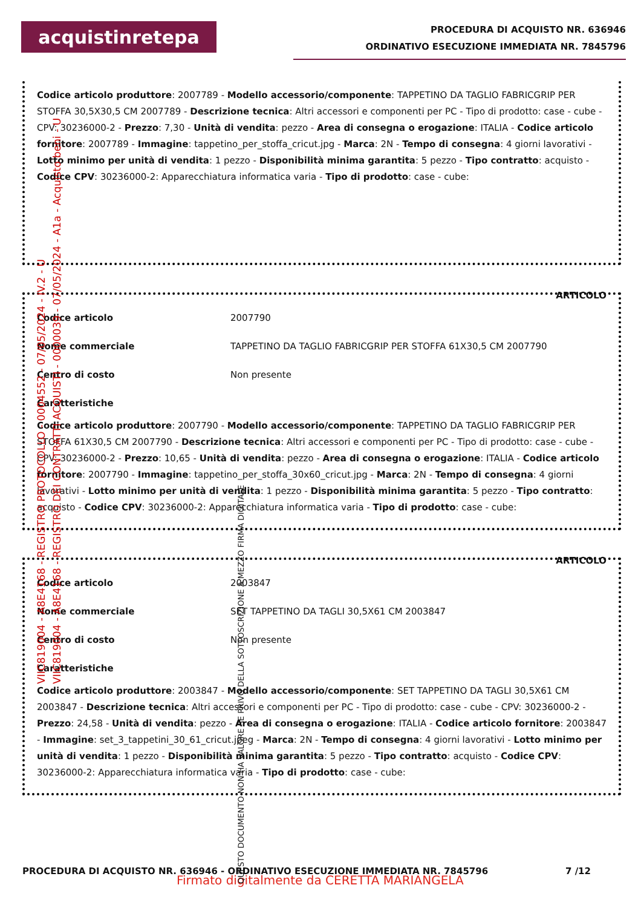acquistinretepa
PROCEDURA DI ACQUISTO NR. 636946
ORDINATIVO ESECUZIONE IMMEDIATA NR. 7845796
Codice articolo produttore: 2007789 - Modello accessorio/componente: TAPPETINO DA TAGLIO FABRICGRIP PER STOFFA 30,5X30,5 CM 2007789 - Descrizione tecnica: Altri accessori e componenti per PC - Tipo di prodotto: case - cube - CPV: 30236000-2 - Prezzo: 7,30 - Unità di vendita: pezzo - Area di consegna o erogazione: ITALIA - Codice articolo fornitore: 2007789 - Immagine: tappetino_per_stoffa_cricut.jpg - Marca: 2N - Tempo di consegna: 4 giorni lavorativi - Lotto minimo per unità di vendita: 1 pezzo - Disponibilità minima garantita: 5 pezzo - Tipo contratto: acquisto - Codice CPV: 30236000-2: Apparecchiatura informatica varia - Tipo di prodotto: case - cube:
ARTICOLO
| Codice articolo | 2007790 |
| Nome commerciale | TAPPETINO DA TAGLIO FABRICGRIP PER STOFFA 61X30,5 CM 2007790 |
| Centro di costo | Non presente |
| Caratteristiche | |
Codice articolo produttore: 2007790 - Modello accessorio/componente: TAPPETINO DA TAGLIO FABRICGRIP PER STOFFA 61X30,5 CM 2007790 - Descrizione tecnica: Altri accessori e componenti per PC - Tipo di prodotto: case - cube - CPV: 30236000-2 - Prezzo: 10,65 - Unità di vendita: pezzo - Area di consegna o erogazione: ITALIA - Codice articolo fornitore: 2007790 - Immagine: tappetino_per_stoffa_30x60_cricut.jpg - Marca: 2N - Tempo di consegna: 4 giorni lavorativi - Lotto minimo per unità di vendita: 1 pezzo - Disponibilità minima garantita: 5 pezzo - Tipo contratto: acquisto - Codice CPV: 30236000-2: Apparecchiatura informatica varia - Tipo di prodotto: case - cube:
ARTICOLO
| Codice articolo | 2003847 |
| Nome commerciale | SET TAPPETINO DA TAGLI 30,5X61 CM 2003847 |
| Centro di costo | Non presente |
| Caratteristiche | |
Codice articolo produttore: 2003847 - Modello accessorio/componente: SET TAPPETINO DA TAGLI 30,5X61 CM 2003847 - Descrizione tecnica: Altri accessori e componenti per PC - Tipo di prodotto: case - cube - CPV: 30236000-2 - Prezzo: 24,58 - Unità di vendita: pezzo - Area di consegna o erogazione: ITALIA - Codice articolo fornitore: 2003847 - Immagine: set_3_tappetini_30_61_cricut.jpeg - Marca: 2N - Tempo di consegna: 4 giorni lavorativi - Lotto minimo per unità di vendita: 1 pezzo - Disponibilità minima garantita: 5 pezzo - Tipo contratto: acquisto - Codice CPV: 30236000-2: Apparecchiatura informatica varia - Tipo di prodotto: case - cube:
VIIC819004 - A8E4168 - REGISTRO PROTOCOLLO - 0004552 - 07/05/2024 - IV.2 - U
VIIC819004 - A8E4168 - REGISTRO DEI CONTRATTI ACQUISTI - 0000039 - 07/05/2024 - A1a - Acquisto beni - U
PROCEDURA DI ACQUISTO NR. 636946 - ORDINATIVO ESECUZIONE IMMEDIATA NR. 7845796 7 /12
Firmato digitalmente da CERETTA MARIANGELA
QUESTO DOCUMENTO NON HA VALORE SE PRIVO DELLA SOTTOSCRIZIONE A MEZZO FIRMA DIGITALE